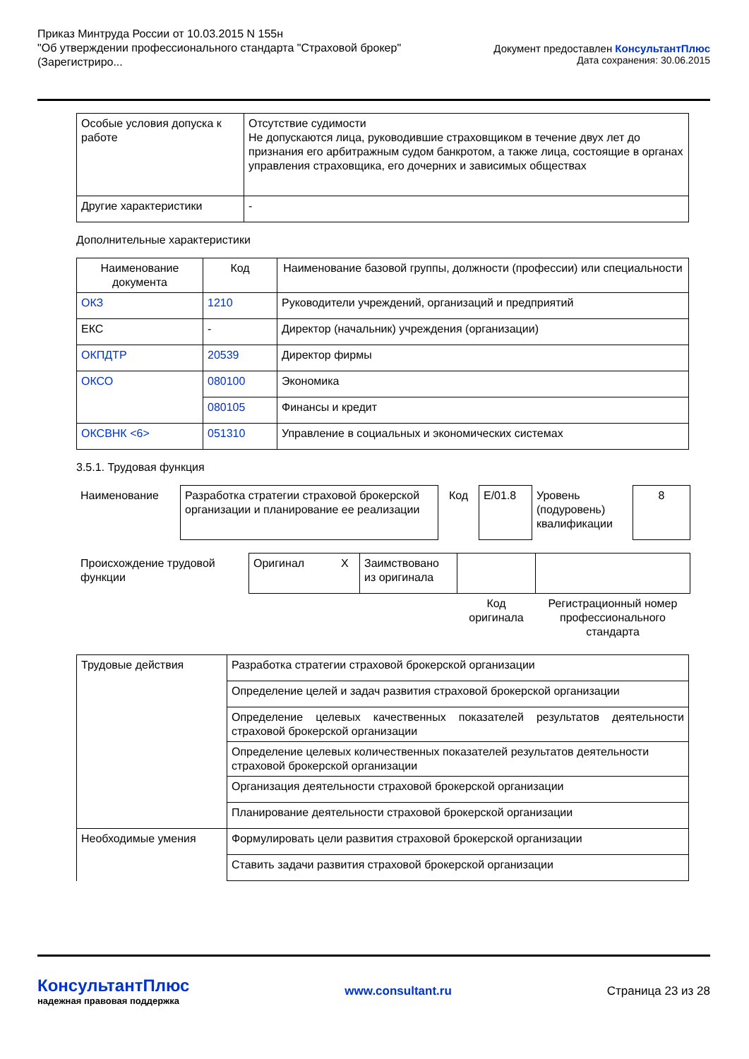Приказ Минтруда России от 10.03.2015 N 155н
"Об утверждении профессионального стандарта "Страховой брокер"
(Зарегистриро...
Документ предоставлен КонсультантПлюс
Дата сохранения: 30.06.2015
| Особые условия допуска к работе | Отсутствие судимости Не допускаются лица, руководившие страховщиком в течение двух лет до признания его арбитражным судом банкротом, а также лица, состоящие в органах управления страховщика, его дочерних и зависимых обществах |
| Другие характеристики | - |
Дополнительные характеристики
| Наименование документа | Код | Наименование базовой группы, должности (профессии) или специальности |
| --- | --- | --- |
| ОКЗ | 1210 | Руководители учреждений, организаций и предприятий |
| ЕКС | - | Директор (начальник) учреждения (организации) |
| ОКПДТР | 20539 | Директор фирмы |
| ОКСО | 080100 | Экономика |
| | 080105 | Финансы и кредит |
| ОКСВНК <6> | 051310 | Управление в социальных и экономических системах |
3.5.1. Трудовая функция
| Наименование | Разработка стратегии страховой брокерской организации и планирование ее реализации | Код | E/01.8 | Уровень (подуровень) квалификации | 8 |
| Происхождение трудовой функции | Оригинал | X | Заимствовано из оригинала | | |
| | | | | Код оригинала | Регистрационный номер профессионального стандарта |
| Трудовые действия | Разработка стратегии страховой брокерской организации |
| | Определение целей и задач развития страховой брокерской организации |
| | Определение целевых качественных показателей результатов деятельности страховой брокерской организации |
| | Определение целевых количественных показателей результатов деятельности страховой брокерской организации |
| | Организация деятельности страховой брокерской организации |
| | Планирование деятельности страховой брокерской организации |
| Необходимые умения | Формулировать цели развития страховой брокерской организации |
| | Ставить задачи развития страховой брокерской организации |
КонсультантПлюс
надежная правовая поддержка
www.consultant.ru Страница 23 из 28